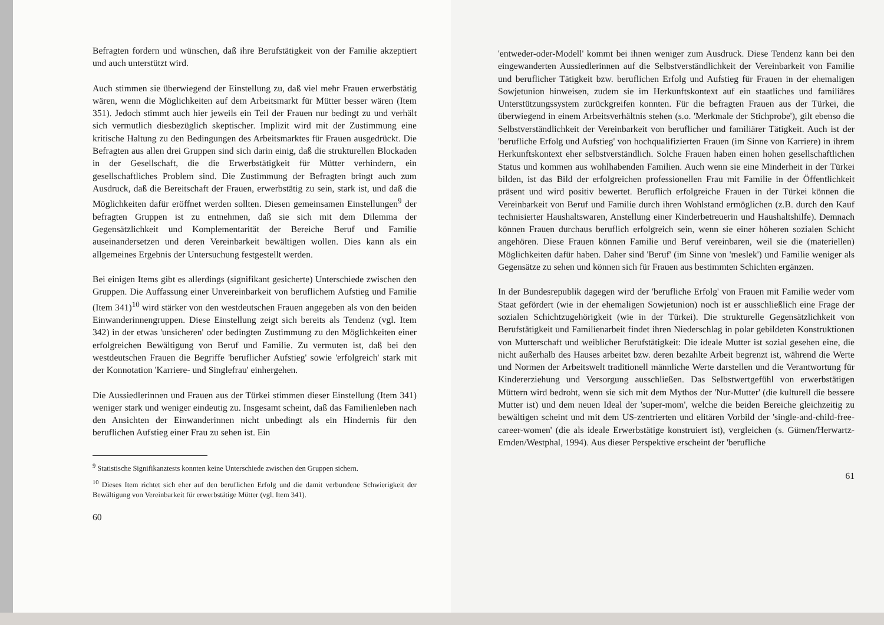Befragten fordern und wünschen, daß ihre Berufstätigkeit von der Familie akzeptiert und auch unterstützt wird.
Auch stimmen sie überwiegend der Einstellung zu, daß viel mehr Frauen erwerbstätig wären, wenn die Möglichkeiten auf dem Arbeitsmarkt für Mütter besser wären (Item 351). Jedoch stimmt auch hier jeweils ein Teil der Frauen nur bedingt zu und verhält sich vermutlich diesbezüglich skeptischer. Implizit wird mit der Zustimmung eine kritische Haltung zu den Bedingungen des Arbeitsmarktes für Frauen ausgedrückt. Die Befragten aus allen drei Gruppen sind sich darin einig, daß die strukturellen Blockaden in der Gesellschaft, die die Erwerbstätigkeit für Mütter verhindern, ein gesellschaftliches Problem sind. Die Zustimmung der Befragten bringt auch zum Ausdruck, daß die Bereitschaft der Frauen, erwerbstätig zu sein, stark ist, und daß die Möglichkeiten dafür eröffnet werden sollten. Diesen gemeinsamen Einstellungen<sup>9</sup> der befragten Gruppen ist zu entnehmen, daß sie sich mit dem Dilemma der Gegensätzlichkeit und Komplementarität der Bereiche Beruf und Familie auseinandersetzen und deren Vereinbarkeit bewältigen wollen. Dies kann als ein allgemeines Ergebnis der Untersuchung festgestellt werden.
Bei einigen Items gibt es allerdings (signifikant gesicherte) Unterschiede zwischen den Gruppen. Die Auffassung einer Unvereinbarkeit von beruflichem Aufstieg und Familie (Item 341)<sup>10</sup> wird stärker von den westdeutschen Frauen angegeben als von den beiden Einwanderinnengruppen. Diese Einstellung zeigt sich bereits als Tendenz (vgl. Item 342) in der etwas 'unsicheren' oder bedingten Zustimmung zu den Möglichkeiten einer erfolgreichen Bewältigung von Beruf und Familie. Zu vermuten ist, daß bei den westdeutschen Frauen die Begriffe 'beruflicher Aufstieg' sowie 'erfolgreich' stark mit der Konnotation 'Karriere- und Singlefrau' einhergehen.
Die Aussiedlerinnen und Frauen aus der Türkei stimmen dieser Einstellung (Item 341) weniger stark und weniger eindeutig zu. Insgesamt scheint, daß das Familienleben nach den Ansichten der Einwanderinnen nicht unbedingt als ein Hindernis für den beruflichen Aufstieg einer Frau zu sehen ist. Ein
<sup>9</sup> Statistische Signifikanztests konnten keine Unterschiede zwischen den Gruppen sichern.
<sup>10</sup> Dieses Item richtet sich eher auf den beruflichen Erfolg und die damit verbundene Schwierigkeit der Bewältigung von Vereinbarkeit für erwerbstätige Mütter (vgl. Item 341).
60
'entweder-oder-Modell' kommt bei ihnen weniger zum Ausdruck. Diese Tendenz kann bei den eingewanderten Aussiedlerinnen auf die Selbstverständlichkeit der Vereinbarkeit von Familie und beruflicher Tätigkeit bzw. beruflichen Erfolg und Aufstieg für Frauen in der ehemaligen Sowjetunion hinweisen, zudem sie im Herkunftskontext auf ein staatliches und familiäres Unterstützungssystem zurückgreifen konnten. Für die befragten Frauen aus der Türkei, die überwiegend in einem Arbeitsverhältnis stehen (s.o. 'Merkmale der Stichprobe'), gilt ebenso die Selbstverständlichkeit der Vereinbarkeit von beruflicher und familiärer Tätigkeit. Auch ist der 'berufliche Erfolg und Aufstieg' von hochqualifizierten Frauen (im Sinne von Karriere) in ihrem Herkunftskontext eher selbstverständlich. Solche Frauen haben einen hohen gesellschaftlichen Status und kommen aus wohlhabenden Familien. Auch wenn sie eine Minderheit in der Türkei bilden, ist das Bild der erfolgreichen professionellen Frau mit Familie in der Öffentlichkeit präsent und wird positiv bewertet. Beruflich erfolgreiche Frauen in der Türkei können die Vereinbarkeit von Beruf und Familie durch ihren Wohlstand ermöglichen (z.B. durch den Kauf technisierter Haushaltswaren, Anstellung einer Kinderbetreuerin und Haushaltshilfe). Demnach können Frauen durchaus beruflich erfolgreich sein, wenn sie einer höheren sozialen Schicht angehören. Diese Frauen können Familie und Beruf vereinbaren, weil sie die (materiellen) Möglichkeiten dafür haben. Daher sind 'Beruf' (im Sinne von 'meslek') und Familie weniger als Gegensätze zu sehen und können sich für Frauen aus bestimmten Schichten ergänzen.
In der Bundesrepublik dagegen wird der 'berufliche Erfolg' von Frauen mit Familie weder vom Staat gefördert (wie in der ehemaligen Sowjetunion) noch ist er ausschließlich eine Frage der sozialen Schichtzugehörigkeit (wie in der Türkei). Die strukturelle Gegensätzlichkeit von Berufstätigkeit und Familienarbeit findet ihren Niederschlag in polar gebildeten Konstruktionen von Mutterschaft und weiblicher Berufstätigkeit: Die ideale Mutter ist sozial gesehen eine, die nicht außerhalb des Hauses arbeitet bzw. deren bezahlte Arbeit begrenzt ist, während die Werte und Normen der Arbeitswelt traditionell männliche Werte darstellen und die Verantwortung für Kindererziehung und Versorgung ausschließen. Das Selbstwertgefühl von erwerbstätigen Müttern wird bedroht, wenn sie sich mit dem Mythos der 'Nur-Mutter' (die kulturell die bessere Mutter ist) und dem neuen Ideal der 'super-mom', welche die beiden Bereiche gleichzeitig zu bewältigen scheint und mit dem US-zentrierten und elitären Vorbild der 'single-and-child-free-career-women' (die als ideale Erwerbstätige konstruiert ist), vergleichen (s. Gümen/Herwartz-Emden/Westphal, 1994). Aus dieser Perspektive erscheint der 'berufliche
61